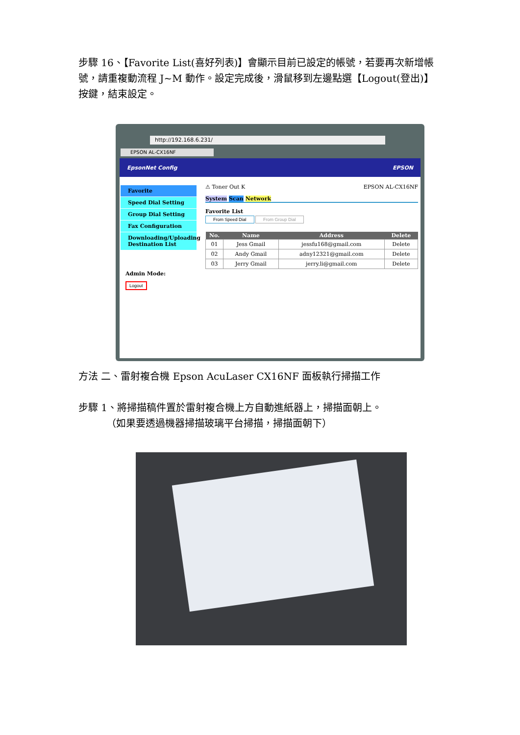步驟 16、【Favorite List(喜好列表)】會顯示目前已設定的帳號，若要再次新增帳號，請重複動流程 J~M 動作。設定完成後，滑鼠移到左邊點選【Logout(登出)】按鍵，結束設定。
http://192.168.6.231/
EPSON AL-CX16NF
EpsonNet Config EPSON
Favorite
Speed Dial Setting
Group Dial Setting
Fax Configuration
Downloading/Uploading Destination List
Admin Mode:
Logout
⚠ Toner Out K EPSON AL-CX16NF
System Scan Network
Favorite List
From Speed Dial From Group Dial
| No. | Name | Address | Delete |
| --- | --- | --- | --- |
| 01 | Jess Gmail | jessfu168@gmail.com | Delete |
| 02 | Andy Gmail | adny12321@gmail.com | Delete |
| 03 | Jerry Gmail | jerry.li@gmail.com | Delete |
方法 二、雷射複合機 Epson AcuLaser CX16NF 面板執行掃描工作
步驟 1、將掃描稿件置於雷射複合機上方自動進紙器上，掃描面朝上。
（如果要透過機器掃描玻璃平台掃描，掃描面朝下）